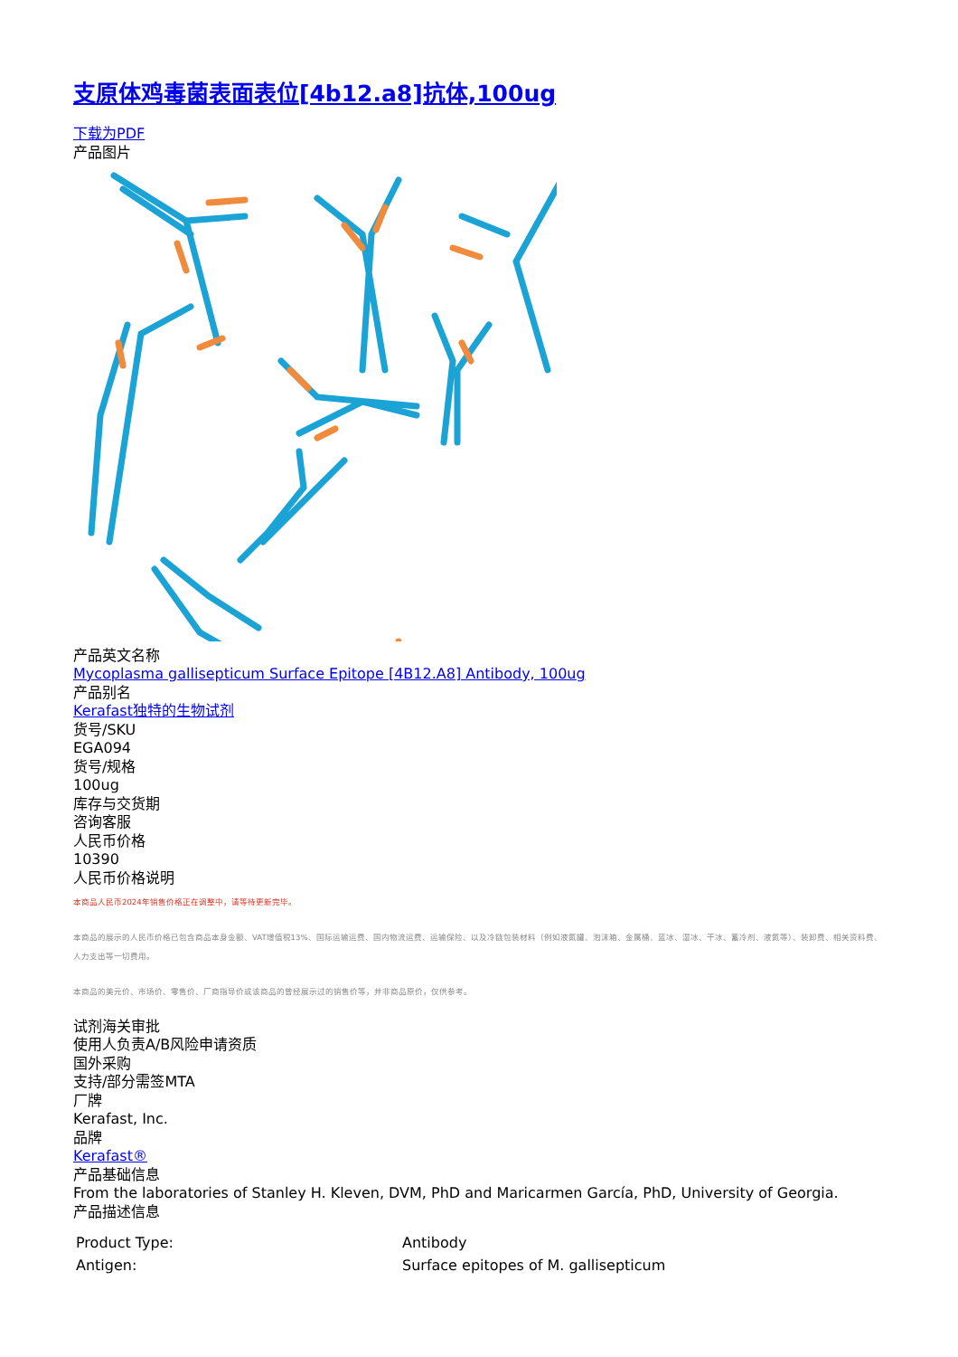支原体鸡毒菌表面表位[4b12.a8]抗体,100ug
下载为PDF
产品图片
产品英文名称
Mycoplasma gallisepticum Surface Epitope [4B12.A8] Antibody, 100ug
产品别名
Kerafast独特的生物试剂
货号/SKU
EGA094
货号/规格
100ug
库存与交货期
咨询客服
人民币价格
10390
人民币价格说明
本商品人民币2024年销售价格正在调整中，请等待更新完毕。
本商品的展示的人民币价格已包含商品本身金额、VAT增值税13%、国际运输运费、国内物流运费、运输保险、以及冷链包装材料（例如液氮罐、泡沫箱、金属桶、蓝冰、湿冰、干冰、蓄冷剂、液氮等）、装卸费、相关资料费、人力支出等一切费用。
本商品的美元价、市场价、零售价、厂商指导价或该商品的曾经展示过的销售价等，并非商品原价，仅供参考。
试剂海关审批
使用人负责A/B风险申请资质
国外采购
支持/部分需签MTA
厂牌
Kerafast, Inc.
品牌
Kerafast®
产品基础信息
From the laboratories of Stanley H. Kleven, DVM, PhD and Maricarmen García, PhD, University of Georgia.
产品描述信息
| Product Type: | Antibody |
| Antigen: | Surface epitopes of M. gallisepticum |